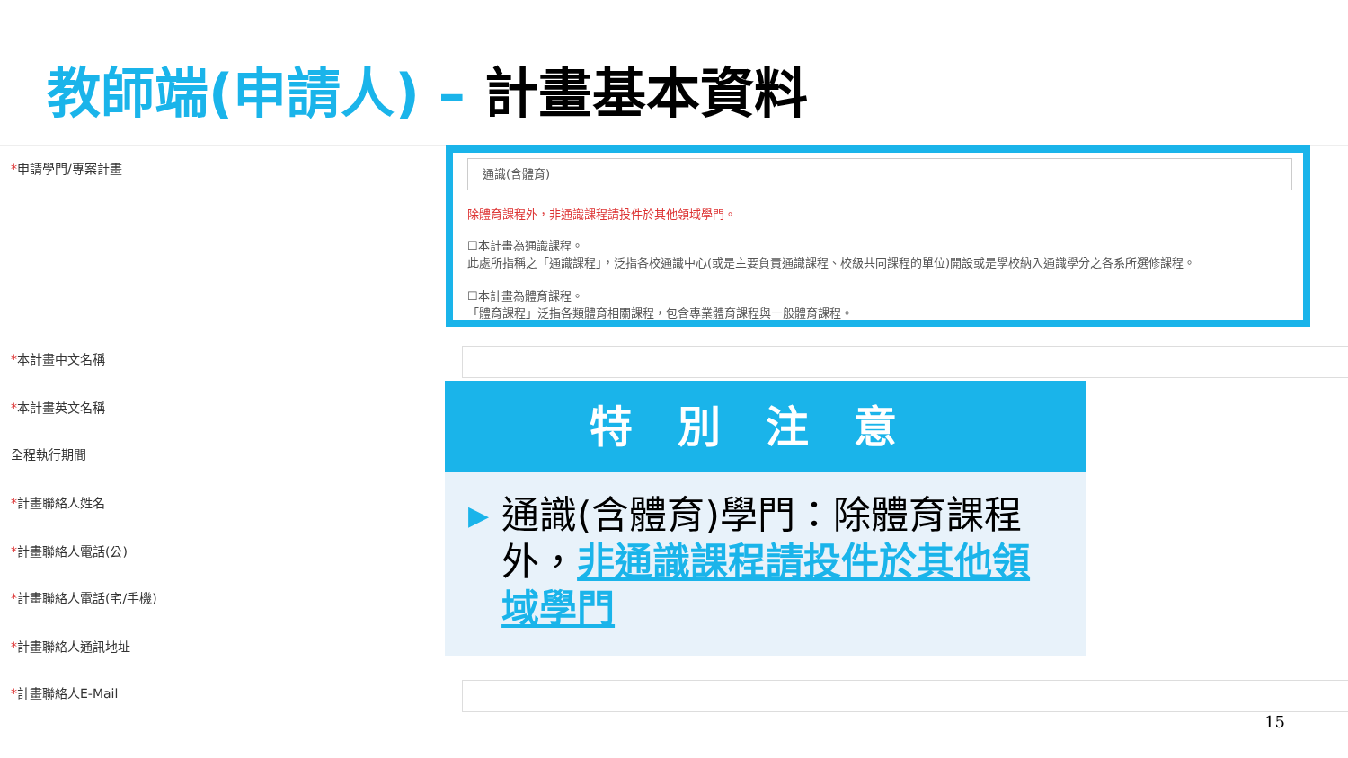教師端(申請人) – 計畫基本資料
*申請學門/專案計畫
*本計畫中文名稱
*本計畫英文名稱
全程執行期間
*計畫聯絡人姓名
*計畫聯絡人電話(公)
*計畫聯絡人電話(宅/手機)
*計畫聯絡人通訊地址
*計畫聯絡人E-Mail
通識(含體育)
除體育課程外，非通識課程請投件於其他領域學門。
☐本計畫為通識課程。
此處所指稱之「通識課程」，泛指各校通識中心(或是主要負責通識課程、校級共同課程的單位)開設或是學校納入通識學分之各系所選修課程。
☐本計畫為體育課程。
「體育課程」泛指各類體育相關課程，包含專業體育課程與一般體育課程。
特別注意
▶
通識(含體育)學門：除體育課程外，非通識課程請投件於其他領域學門
15